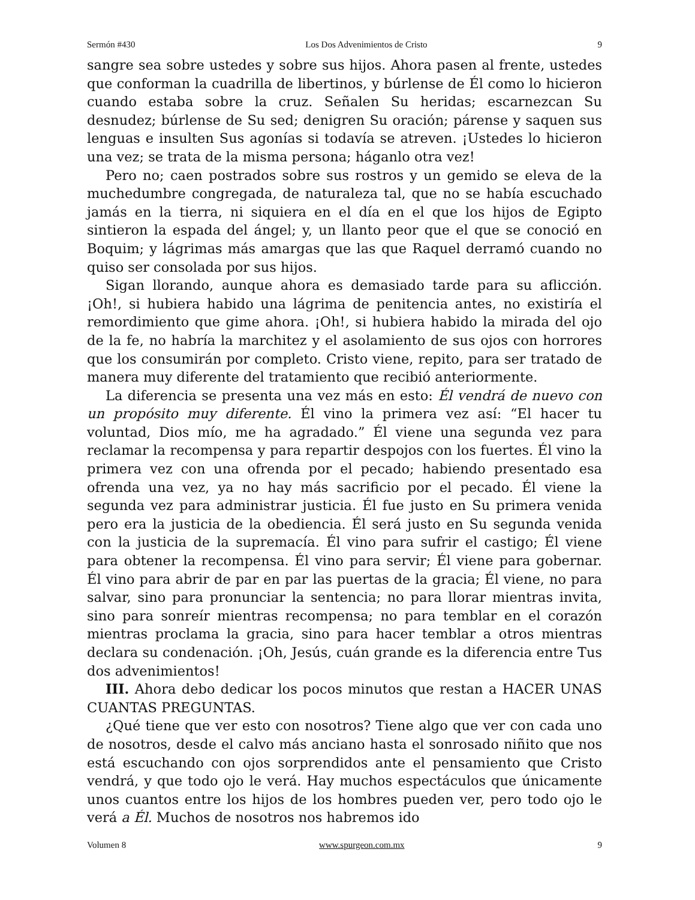Sermón #430 Los Dos Advenimientos de Cristo 9
sangre sea sobre ustedes y sobre sus hijos. Ahora pasen al frente, ustedes que conforman la cuadrilla de libertinos, y búrlense de Él como lo hicieron cuando estaba sobre la cruz. Señalen Su heridas; escarnezcan Su desnudez; búrlense de Su sed; denigren Su oración; párense y saquen sus lenguas e insulten Sus agonías si todavía se atreven. ¡Ustedes lo hicieron una vez; se trata de la misma persona; háganlo otra vez!
Pero no; caen postrados sobre sus rostros y un gemido se eleva de la muchedumbre congregada, de naturaleza tal, que no se había escuchado jamás en la tierra, ni siquiera en el día en el que los hijos de Egipto sintieron la espada del ángel; y, un llanto peor que el que se conoció en Boquim; y lágrimas más amargas que las que Raquel derramó cuando no quiso ser consolada por sus hijos.
Sigan llorando, aunque ahora es demasiado tarde para su aflicción. ¡Oh!, si hubiera habido una lágrima de penitencia antes, no existiría el remordimiento que gime ahora. ¡Oh!, si hubiera habido la mirada del ojo de la fe, no habría la marchitez y el asolamiento de sus ojos con horrores que los consumirán por completo. Cristo viene, repito, para ser tratado de manera muy diferente del tratamiento que recibió anteriormente.
La diferencia se presenta una vez más en esto: Él vendrá de nuevo con un propósito muy diferente. Él vino la primera vez así: “El hacer tu voluntad, Dios mío, me ha agradado.” Él viene una segunda vez para reclamar la recompensa y para repartir despojos con los fuertes. Él vino la primera vez con una ofrenda por el pecado; habiendo presentado esa ofrenda una vez, ya no hay más sacrificio por el pecado. Él viene la segunda vez para administrar justicia. Él fue justo en Su primera venida pero era la justicia de la obediencia. Él será justo en Su segunda venida con la justicia de la supremacía. Él vino para sufrir el castigo; Él viene para obtener la recompensa. Él vino para servir; Él viene para gobernar. Él vino para abrir de par en par las puertas de la gracia; Él viene, no para salvar, sino para pronunciar la sentencia; no para llorar mientras invita, sino para sonreír mientras recompensa; no para temblar en el corazón mientras proclama la gracia, sino para hacer temblar a otros mientras declara su condenación. ¡Oh, Jesús, cuán grande es la diferencia entre Tus dos advenimientos!
III. Ahora debo dedicar los pocos minutos que restan a HACER UNAS CUANTAS PREGUNTAS.
¿Qué tiene que ver esto con nosotros? Tiene algo que ver con cada uno de nosotros, desde el calvo más anciano hasta el sonrosado niñito que nos está escuchando con ojos sorprendidos ante el pensamiento que Cristo vendrá, y que todo ojo le verá. Hay muchos espectáculos que únicamente unos cuantos entre los hijos de los hombres pueden ver, pero todo ojo le verá a Él. Muchos de nosotros nos habremos ido
Volumen 8 www.spurgeon.com.mx 9